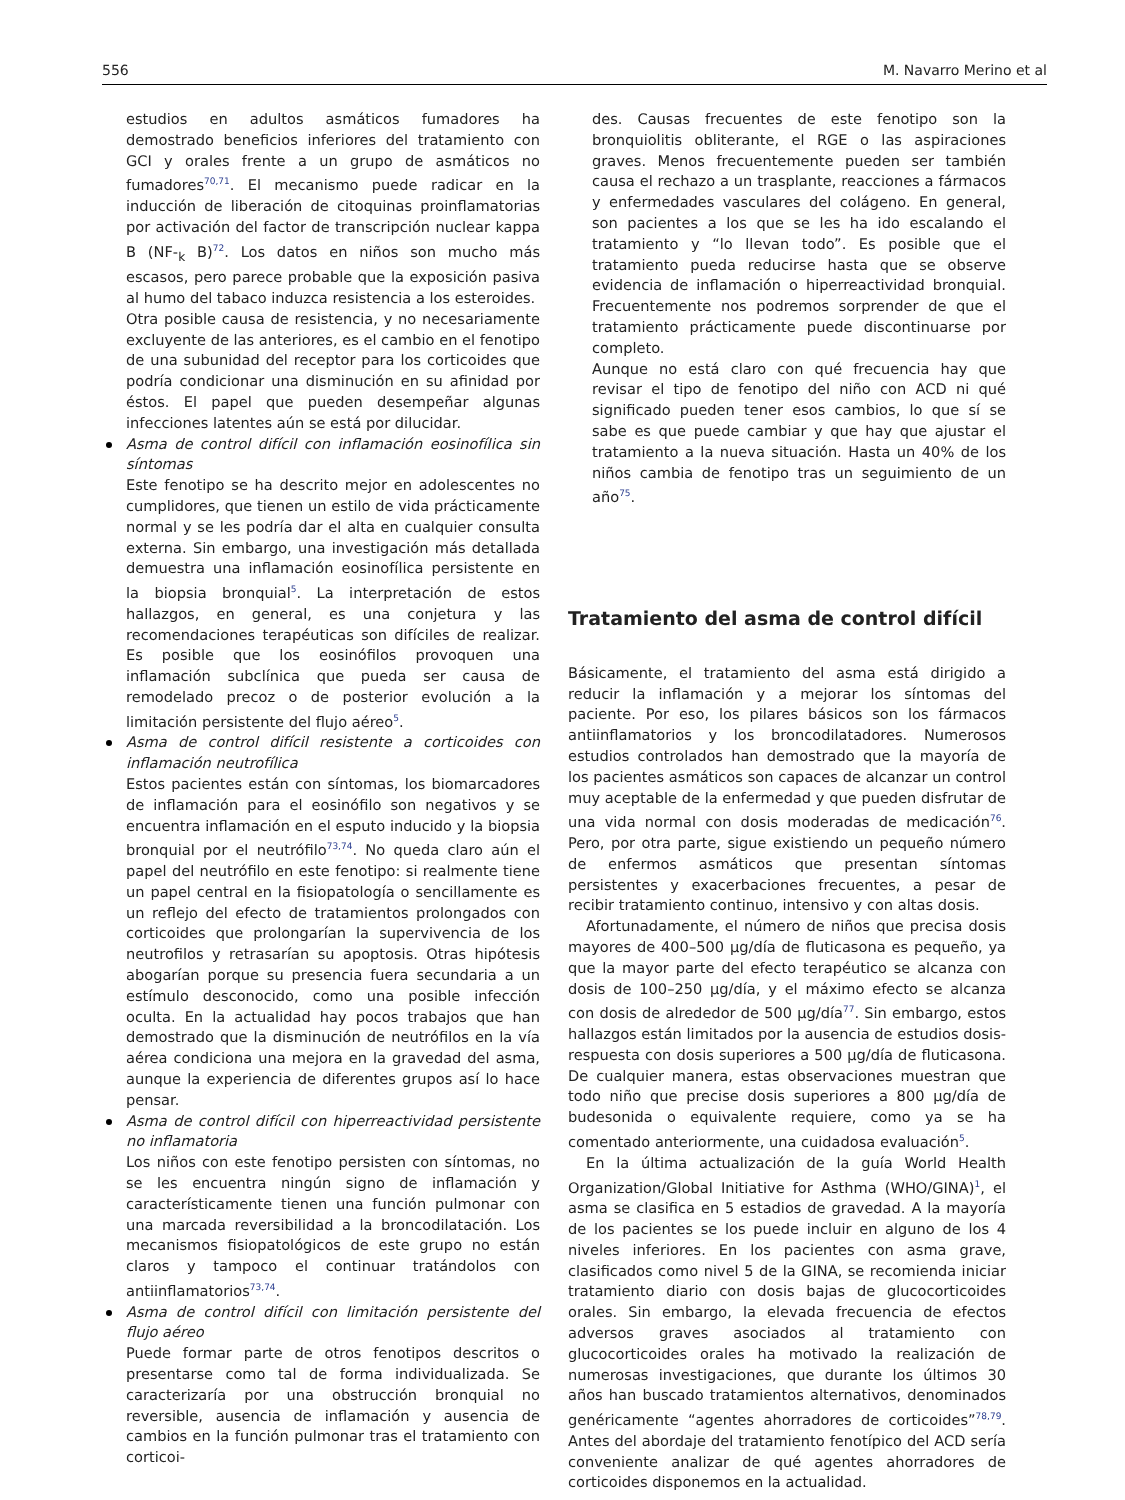556 M. Navarro Merino et al
estudios en adultos asmáticos fumadores ha demostrado beneficios inferiores del tratamiento con GCI y orales frente a un grupo de asmáticos no fumadores<sup>70,71</sup>. El mecanismo puede radicar en la inducción de liberación de citoquinas proinflamatorias por activación del factor de transcripción nuclear kappa B (NF-<sub>k</sub> B)<sup>72</sup>. Los datos en niños son mucho más escasos, pero parece probable que la exposición pasiva al humo del tabaco induzca resistencia a los esteroides.
Otra posible causa de resistencia, y no necesariamente excluyente de las anteriores, es el cambio en el fenotipo de una subunidad del receptor para los corticoides que podría condicionar una disminución en su afinidad por éstos. El papel que pueden desempeñar algunas infecciones latentes aún se está por dilucidar.
Asma de control difícil con inflamación eosinofílica sin síntomas
Este fenotipo se ha descrito mejor en adolescentes no cumplidores, que tienen un estilo de vida prácticamente normal y se les podría dar el alta en cualquier consulta externa. Sin embargo, una investigación más detallada demuestra una inflamación eosinofílica persistente en la biopsia bronquial<sup>5</sup>. La interpretación de estos hallazgos, en general, es una conjetura y las recomendaciones terapéuticas son difíciles de realizar. Es posible que los eosinófilos provoquen una inflamación subclínica que pueda ser causa de remodelado precoz o de posterior evolución a la limitación persistente del flujo aéreo<sup>5</sup>.
Asma de control difícil resistente a corticoides con inflamación neutrofílica
Estos pacientes están con síntomas, los biomarcadores de inflamación para el eosinófilo son negativos y se encuentra inflamación en el esputo inducido y la biopsia bronquial por el neutrófilo<sup>73,74</sup>. No queda claro aún el papel del neutrófilo en este fenotipo: si realmente tiene un papel central en la fisiopatología o sencillamente es un reflejo del efecto de tratamientos prolongados con corticoides que prolongarían la supervivencia de los neutrofilos y retrasarían su apoptosis. Otras hipótesis abogarían porque su presencia fuera secundaria a un estímulo desconocido, como una posible infección oculta. En la actualidad hay pocos trabajos que han demostrado que la disminución de neutrófilos en la vía aérea condiciona una mejora en la gravedad del asma, aunque la experiencia de diferentes grupos así lo hace pensar.
Asma de control difícil con hiperreactividad persistente no inflamatoria
Los niños con este fenotipo persisten con síntomas, no se les encuentra ningún signo de inflamación y característicamente tienen una función pulmonar con una marcada reversibilidad a la broncodilatación. Los mecanismos fisiopatológicos de este grupo no están claros y tampoco el continuar tratándolos con antiinflamatorios<sup>73,74</sup>.
Asma de control difícil con limitación persistente del flujo aéreo
Puede formar parte de otros fenotipos descritos o presentarse como tal de forma individualizada. Se caracterizaría por una obstrucción bronquial no reversible, ausencia de inflamación y ausencia de cambios en la función pulmonar tras el tratamiento con corticoi-
des. Causas frecuentes de este fenotipo son la bronquiolitis obliterante, el RGE o las aspiraciones graves. Menos frecuentemente pueden ser también causa el rechazo a un trasplante, reacciones a fármacos y enfermedades vasculares del colágeno. En general, son pacientes a los que se les ha ido escalando el tratamiento y “lo llevan todo”. Es posible que el tratamiento pueda reducirse hasta que se observe evidencia de inflamación o hiperreactividad bronquial. Frecuentemente nos podremos sorprender de que el tratamiento prácticamente puede discontinuarse por completo.
Aunque no está claro con qué frecuencia hay que revisar el tipo de fenotipo del niño con ACD ni qué significado pueden tener esos cambios, lo que sí se sabe es que puede cambiar y que hay que ajustar el tratamiento a la nueva situación. Hasta un 40% de los niños cambia de fenotipo tras un seguimiento de un año<sup>75</sup>.
Tratamiento del asma de control difícil
Básicamente, el tratamiento del asma está dirigido a reducir la inflamación y a mejorar los síntomas del paciente. Por eso, los pilares básicos son los fármacos antiinflamatorios y los broncodilatadores. Numerosos estudios controlados han demostrado que la mayoría de los pacientes asmáticos son capaces de alcanzar un control muy aceptable de la enfermedad y que pueden disfrutar de una vida normal con dosis moderadas de medicación<sup>76</sup>. Pero, por otra parte, sigue existiendo un pequeño número de enfermos asmáticos que presentan síntomas persistentes y exacerbaciones frecuentes, a pesar de recibir tratamiento continuo, intensivo y con altas dosis.
Afortunadamente, el número de niños que precisa dosis mayores de 400–500 μg/día de fluticasona es pequeño, ya que la mayor parte del efecto terapéutico se alcanza con dosis de 100–250 μg/día, y el máximo efecto se alcanza con dosis de alrededor de 500 μg/día<sup>77</sup>. Sin embargo, estos hallazgos están limitados por la ausencia de estudios dosis-respuesta con dosis superiores a 500 μg/día de fluticasona. De cualquier manera, estas observaciones muestran que todo niño que precise dosis superiores a 800 μg/día de budesonida o equivalente requiere, como ya se ha comentado anteriormente, una cuidadosa evaluación<sup>5</sup>.
En la última actualización de la guía World Health Organization/Global Initiative for Asthma (WHO/GINA)<sup>1</sup>, el asma se clasifica en 5 estadios de gravedad. A la mayoría de los pacientes se los puede incluir en alguno de los 4 niveles inferiores. En los pacientes con asma grave, clasificados como nivel 5 de la GINA, se recomienda iniciar tratamiento diario con dosis bajas de glucocorticoides orales. Sin embargo, la elevada frecuencia de efectos adversos graves asociados al tratamiento con glucocorticoides orales ha motivado la realización de numerosas investigaciones, que durante los últimos 30 años han buscado tratamientos alternativos, denominados genéricamente “agentes ahorradores de corticoides”<sup>78,79</sup>. Antes del abordaje del tratamiento fenotípico del ACD sería conveniente analizar de qué agentes ahorradores de corticoides disponemos en la actualidad.